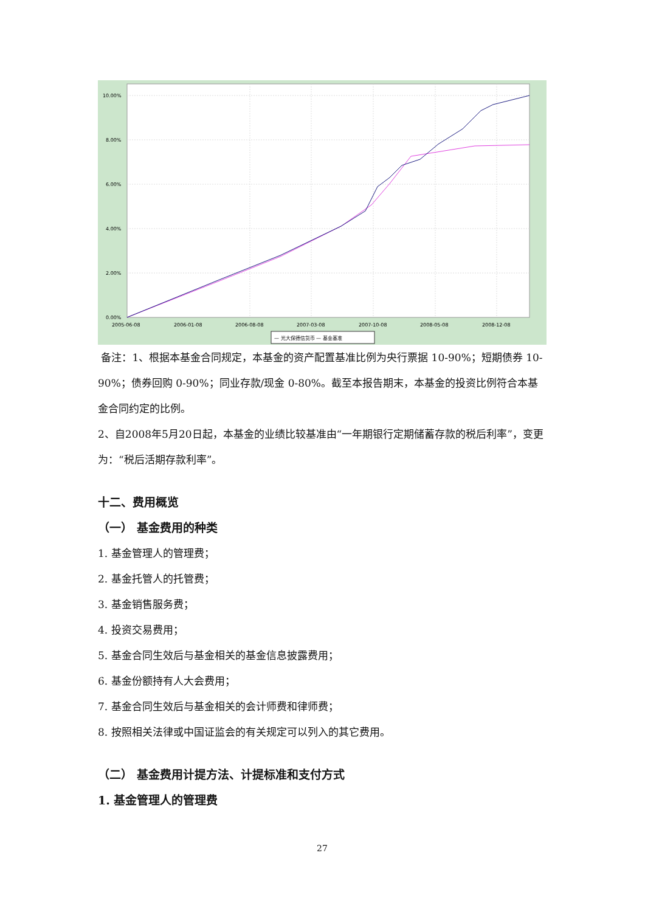10.00%
8.00%
6.00%
4.00%
2.00%
0.00%
2005-06-08
2006-01-08
2006-08-08
2007-03-08
2007-10-08
2008-05-08
2008-12-08
— 光大保德信货币 — 基金基准
备注：1、根据本基金合同规定，本基金的资产配置基准比例为央行票据 10-90%；短期债券 10-90%；债券回购 0-90%；同业存款/现金 0-80%。截至本报告期末，本基金的投资比例符合本基金合同约定的比例。
2、自2008年5月20日起，本基金的业绩比较基准由“一年期银行定期储蓄存款的税后利率”，变更为：“税后活期存款利率”。
十二、费用概览
（一） 基金费用的种类
1. 基金管理人的管理费；
2. 基金托管人的托管费；
3. 基金销售服务费；
4. 投资交易费用；
5. 基金合同生效后与基金相关的基金信息披露费用；
6. 基金份额持有人大会费用；
7. 基金合同生效后与基金相关的会计师费和律师费；
8. 按照相关法律或中国证监会的有关规定可以列入的其它费用。
（二） 基金费用计提方法、计提标准和支付方式
1. 基金管理人的管理费
27